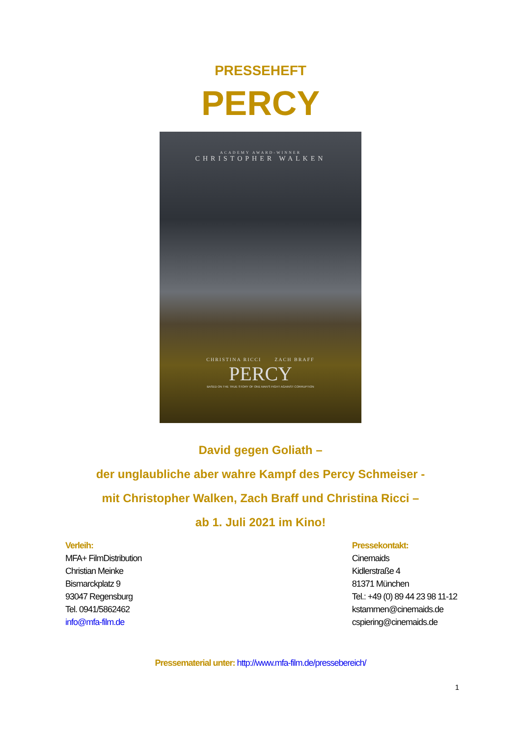PRESSEHEFT
PERCY
ACADEMY AWARD-WINNER
CHRISTOPHER WALKEN
CHRISTINA RICCI ZACH BRAFF
PERCY
BASED ON THE TRUE STORY OF ONE MAN'S FIGHT AGAINST CORRUPTION
David gegen Goliath –
der unglaubliche aber wahre Kampf des Percy Schmeiser -
mit Christopher Walken, Zach Braff und Christina Ricci –
ab 1. Juli 2021 im Kino!
Verleih:
MFA+ FilmDistribution
Christian Meinke
Bismarckplatz 9
93047 Regensburg
Tel. 0941/5862462
info@mfa-film.de
Pressekontakt:
Cinemaids
Kidlerstraße 4
81371 München
Tel.: +49 (0) 89 44 23 98 11-12
kstammen@cinemaids.de
cspiering@cinemaids.de
Pressematerial unter: http://www.mfa-film.de/pressebereich/
1